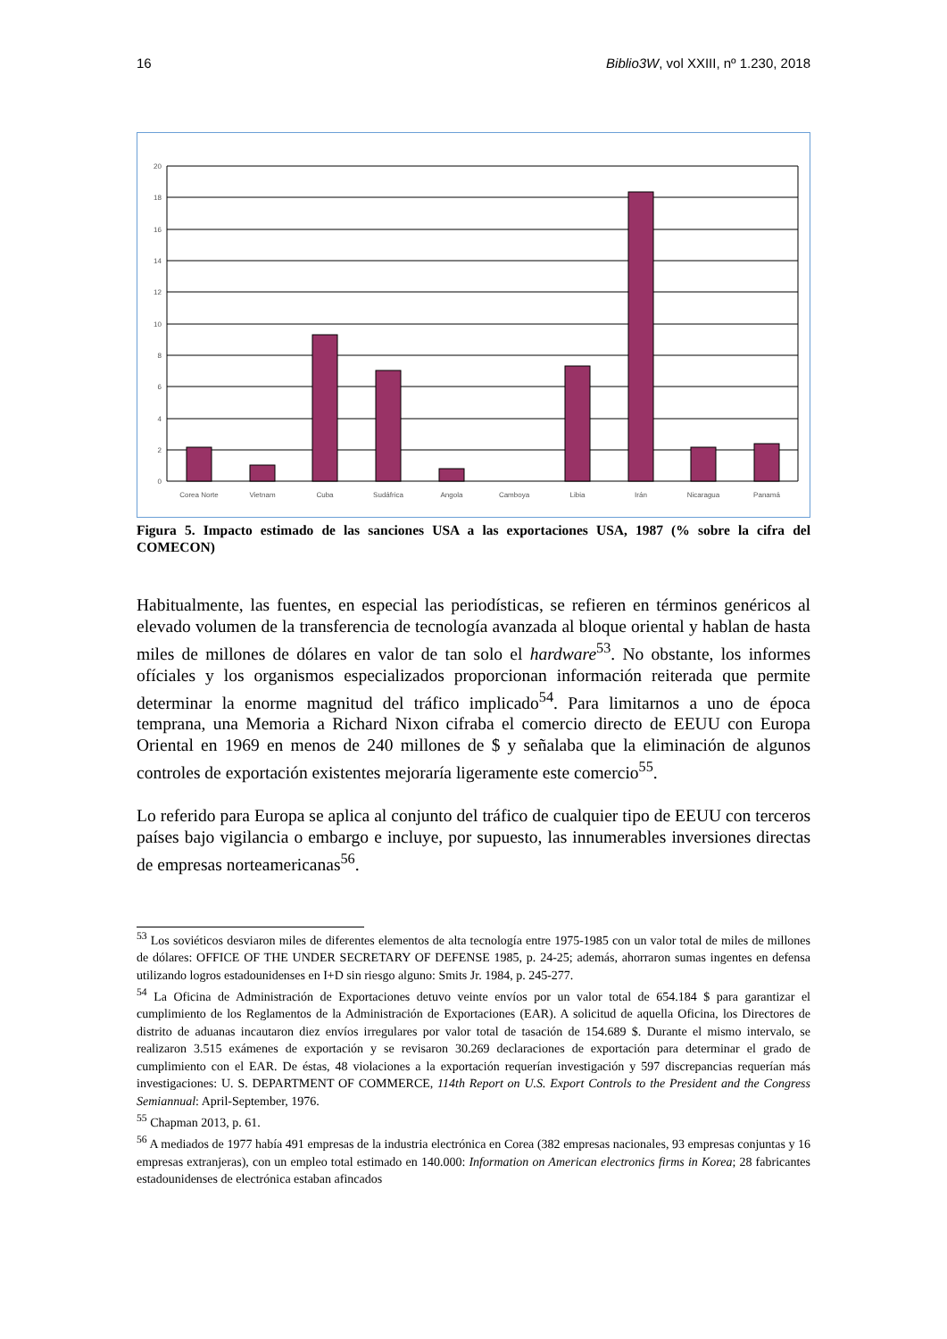16 Biblio3W, vol XXIII, nº 1.230, 2018
0
2
4
6
8
10
12
14
16
18
20
Corea Norte
Vietnam
Cuba
Sudáfrica
Angola
Camboya
Libia
Irán
Nicaragua
Panamá
Figura 5. Impacto estimado de las sanciones USA a las exportaciones USA, 1987 (% sobre la cifra del COMECON)
Habitualmente, las fuentes, en especial las periodísticas, se refieren en términos genéricos al elevado volumen de la transferencia de tecnología avanzada al bloque oriental y hablan de hasta miles de millones de dólares en valor de tan solo el hardware<sup>53</sup>. No obstante, los informes ofíciales y los organismos especializados proporcionan información reiterada que permite determinar la enorme magnitud del tráfico implicado<sup>54</sup>. Para limitarnos a uno de época temprana, una Memoria a Richard Nixon cifraba el comercio directo de EEUU con Europa Oriental en 1969 en menos de 240 millones de $ y señalaba que la eliminación de algunos controles de exportación existentes mejoraría ligeramente este comercio<sup>55</sup>.
Lo referido para Europa se aplica al conjunto del tráfico de cualquier tipo de EEUU con terceros países bajo vigilancia o embargo e incluye, por supuesto, las innumerables inversiones directas de empresas norteamericanas<sup>56</sup>.
<sup>53</sup> Los soviéticos desviaron miles de diferentes elementos de alta tecnología entre 1975-1985 con un valor total de miles de millones de dólares: OFFICE OF THE UNDER SECRETARY OF DEFENSE 1985, p. 24-25; además, ahorraron sumas ingentes en defensa utilizando logros estadounidenses en I+D sin riesgo alguno: Smits Jr. 1984, p. 245-277.
<sup>54</sup> La Oficina de Administración de Exportaciones detuvo veinte envíos por un valor total de 654.184 $ para garantizar el cumplimiento de los Reglamentos de la Administración de Exportaciones (EAR). A solicitud de aquella Oficina, los Directores de distrito de aduanas incautaron diez envíos irregulares por valor total de tasación de 154.689 $. Durante el mismo intervalo, se realizaron 3.515 exámenes de exportación y se revisaron 30.269 declaraciones de exportación para determinar el grado de cumplimiento con el EAR. De éstas, 48 violaciones a la exportación requerían investigación y 597 discrepancias requerían más investigaciones: U. S. DEPARTMENT OF COMMERCE, 114th Report on U.S. Export Controls to the President and the Congress Semiannual: April-September, 1976.
<sup>55</sup> Chapman 2013, p. 61.
<sup>56</sup> A mediados de 1977 había 491 empresas de la industria electrónica en Corea (382 empresas nacionales, 93 empresas conjuntas y 16 empresas extranjeras), con un empleo total estimado en 140.000: Information on American electronics firms in Korea; 28 fabricantes estadounidenses de electrónica estaban afincados